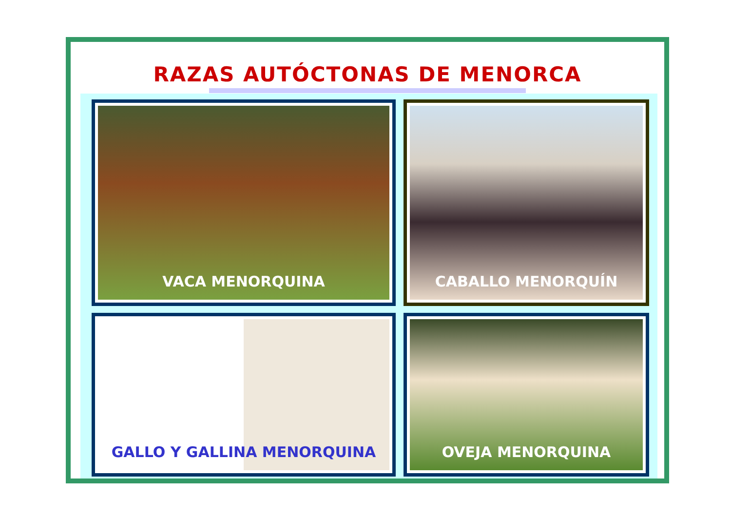RAZAS AUTÓCTONAS DE MENORCA
VACA MENORQUINA CABALLO MENORQUÍN
GALLO Y GALLINA MENORQUINA OVEJA MENORQUINA